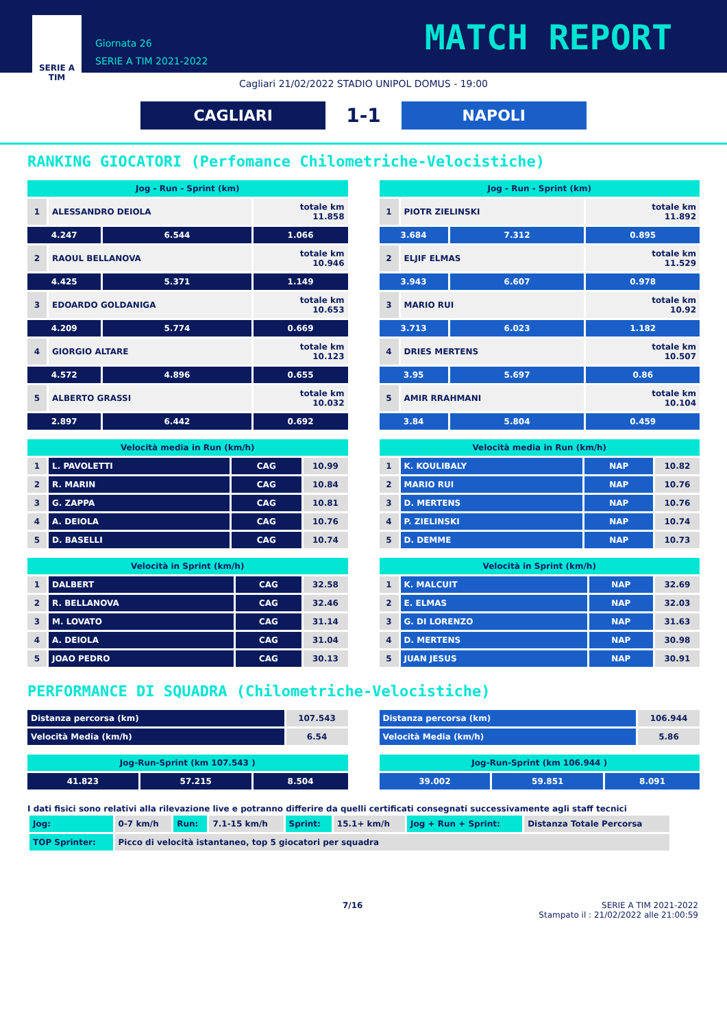SERIE A
TIM
Giornata 26
SERIE A TIM 2021-2022
MATCH REPORT
Cagliari 21/02/2022 STADIO UNIPOL DOMUS - 19:00
CAGLIARI
1-1
NAPOLI
RANKING GIOCATORI (Perfomance Chilometriche-Velocistiche)
| Jog - Run - Sprint (km) | | | |
| --- | --- | --- | --- |
| 1 | ALESSANDRO DEIOLA | | totale km 11.858 |
| 4.247 | | 6.544 | 1.066 |
| 2 | RAOUL BELLANOVA | | totale km 10.946 |
| 4.425 | | 5.371 | 1.149 |
| 3 | EDOARDO GOLDANIGA | | totale km 10.653 |
| 4.209 | | 5.774 | 0.669 |
| 4 | GIORGIO ALTARE | | totale km 10.123 |
| 4.572 | | 4.896 | 0.655 |
| 5 | ALBERTO GRASSI | | totale km 10.032 |
| 2.897 | | 6.442 | 0.692 |
| Velocità media in Run (km/h) | | | |
| --- | --- | --- | --- |
| 1 | L. PAVOLETTI | CAG | 10.99 |
| 2 | R. MARIN | CAG | 10.84 |
| 3 | G. ZAPPA | CAG | 10.81 |
| 4 | A. DEIOLA | CAG | 10.76 |
| 5 | D. BASELLI | CAG | 10.74 |
| Velocità in Sprint (km/h) | | | |
| --- | --- | --- | --- |
| 1 | DALBERT | CAG | 32.58 |
| 2 | R. BELLANOVA | CAG | 32.46 |
| 3 | M. LOVATO | CAG | 31.14 |
| 4 | A. DEIOLA | CAG | 31.04 |
| 5 | JOAO PEDRO | CAG | 30.13 |
| Jog - Run - Sprint (km) | | | |
| --- | --- | --- | --- |
| 1 | PIOTR ZIELINSKI | | totale km 11.892 |
| 3.684 | | 7.312 | 0.895 |
| 2 | ELJIF ELMAS | | totale km 11.529 |
| 3.943 | | 6.607 | 0.978 |
| 3 | MARIO RUI | | totale km 10.92 |
| 3.713 | | 6.023 | 1.182 |
| 4 | DRIES MERTENS | | totale km 10.507 |
| 3.95 | | 5.697 | 0.86 |
| 5 | AMIR RRAHMANI | | totale km 10.104 |
| 3.84 | | 5.804 | 0.459 |
| Velocità media in Run (km/h) | | | |
| --- | --- | --- | --- |
| 1 | K. KOULIBALY | NAP | 10.82 |
| 2 | MARIO RUI | NAP | 10.76 |
| 3 | D. MERTENS | NAP | 10.76 |
| 4 | P. ZIELINSKI | NAP | 10.74 |
| 5 | D. DEMME | NAP | 10.73 |
| Velocità in Sprint (km/h) | | | |
| --- | --- | --- | --- |
| 1 | K. MALCUIT | NAP | 32.69 |
| 2 | E. ELMAS | NAP | 32.03 |
| 3 | G. DI LORENZO | NAP | 31.63 |
| 4 | D. MERTENS | NAP | 30.98 |
| 5 | JUAN JESUS | NAP | 30.91 |
PERFORMANCE DI SQUADRA (Chilometriche-Velocistiche)
| Distanza percorsa (km) | 107.543 |
| Velocità Media (km/h) | 6.54 |
| Jog-Run-Sprint (km 107.543 ) | | |
| --- | --- | --- |
| 41.823 | 57.215 | 8.504 |
| Distanza percorsa (km) | 106.944 |
| Velocità Media (km/h) | 5.86 |
| Jog-Run-Sprint (km 106.944 ) | | |
| --- | --- | --- |
| 39.002 | 59.851 | 8.091 |
I dati fisici sono relativi alla rilevazione live e potranno differire da quelli certificati consegnati successivamente agli staff tecnici
| Jog: | 0-7 km/h | Run: | 7.1-15 km/h | Sprint: | 15.1+ km/h | Jog + Run + Sprint: | Distanza Totale Percorsa |
| TOP Sprinter: | Picco di velocità istantaneo, top 5 giocatori per squadra | | | | | | |
7/16 SERIE A TIM 2021-2022
Stampato il : 21/02/2022 alle 21:00:59